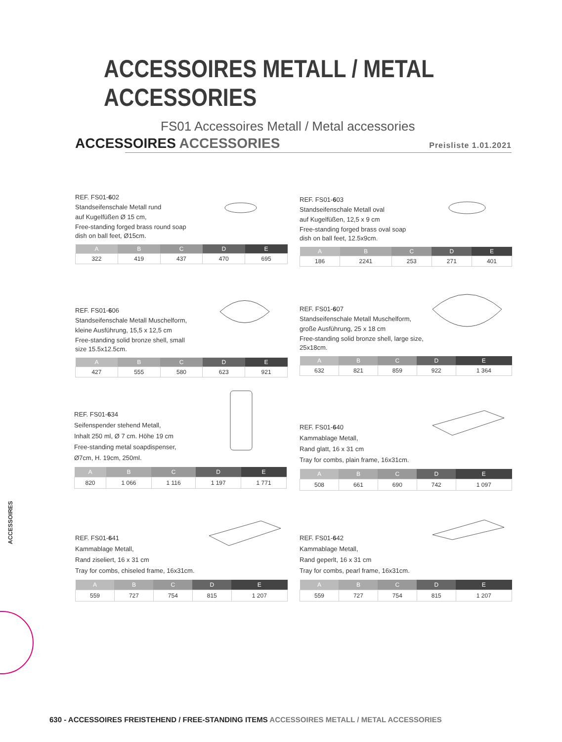ACCESSOIRES METALL / METAL
ACCESSORIES
FS01 Accessoires Metall / Metal accessories
ACCESSOIRES ACCESSORIES Preisliste 1.01.2021
REF. FS01-602
Standseifenschale Metall rund
auf Kugelfüßen Ø 15 cm,
Free-standing forged brass round soap
dish on ball feet, Ø15cm.
| A | B | C | D | E |
| --- | --- | --- | --- | --- |
| 322 | 419 | 437 | 470 | 695 |
REF. FS01-603
Standseifenschale Metall oval
auf Kugelfüßen, 12,5 x 9 cm
Free-standing forged brass oval soap
dish on ball feet, 12.5x9cm.
| A | B | C | D | E |
| --- | --- | --- | --- | --- |
| 186 | 2241 | 253 | 271 | 401 |
REF. FS01-606
Standseifenschale Metall Muschelform,
kleine Ausführung, 15,5 x 12,5 cm
Free-standing solid bronze shell, small
size 15.5x12.5cm.
| A | B | C | D | E |
| --- | --- | --- | --- | --- |
| 427 | 555 | 580 | 623 | 921 |
REF. FS01-607
Standseifenschale Metall Muschelform,
große Ausführung, 25 x 18 cm
Free-standing solid bronze shell, large size,
25x18cm.
| A | B | C | D | E |
| --- | --- | --- | --- | --- |
| 632 | 821 | 859 | 922 | 1 364 |
REF. FS01-634
Seifenspender stehend Metall,
Inhalt 250 ml, Ø 7 cm. Höhe 19 cm
Free-standing metal soapdispenser,
Ø7cm, H. 19cm, 250ml.
| A | B | C | D | E |
| --- | --- | --- | --- | --- |
| 820 | 1 066 | 1 116 | 1 197 | 1 771 |
REF. FS01-640
Kammablage Metall,
Rand glatt, 16 x 31 cm
Tray for combs, plain frame, 16x31cm.
| A | B | C | D | E |
| --- | --- | --- | --- | --- |
| 508 | 661 | 690 | 742 | 1 097 |
REF. FS01-641
Kammablage Metall,
Rand ziseliert, 16 x 31 cm
Tray for combs, chiseled frame, 16x31cm.
| A | B | C | D | E |
| --- | --- | --- | --- | --- |
| 559 | 727 | 754 | 815 | 1 207 |
REF. FS01-642
Kammablage Metall,
Rand geperlt, 16 x 31 cm
Tray for combs, pearl frame, 16x31cm.
| A | B | C | D | E |
| --- | --- | --- | --- | --- |
| 559 | 727 | 754 | 815 | 1 207 |
ACCESSOIRES
630 - ACCESSOIRES FREISTEHEND / FREE-STANDING ITEMS ACCESSOIRES METALL / METAL ACCESSORIES